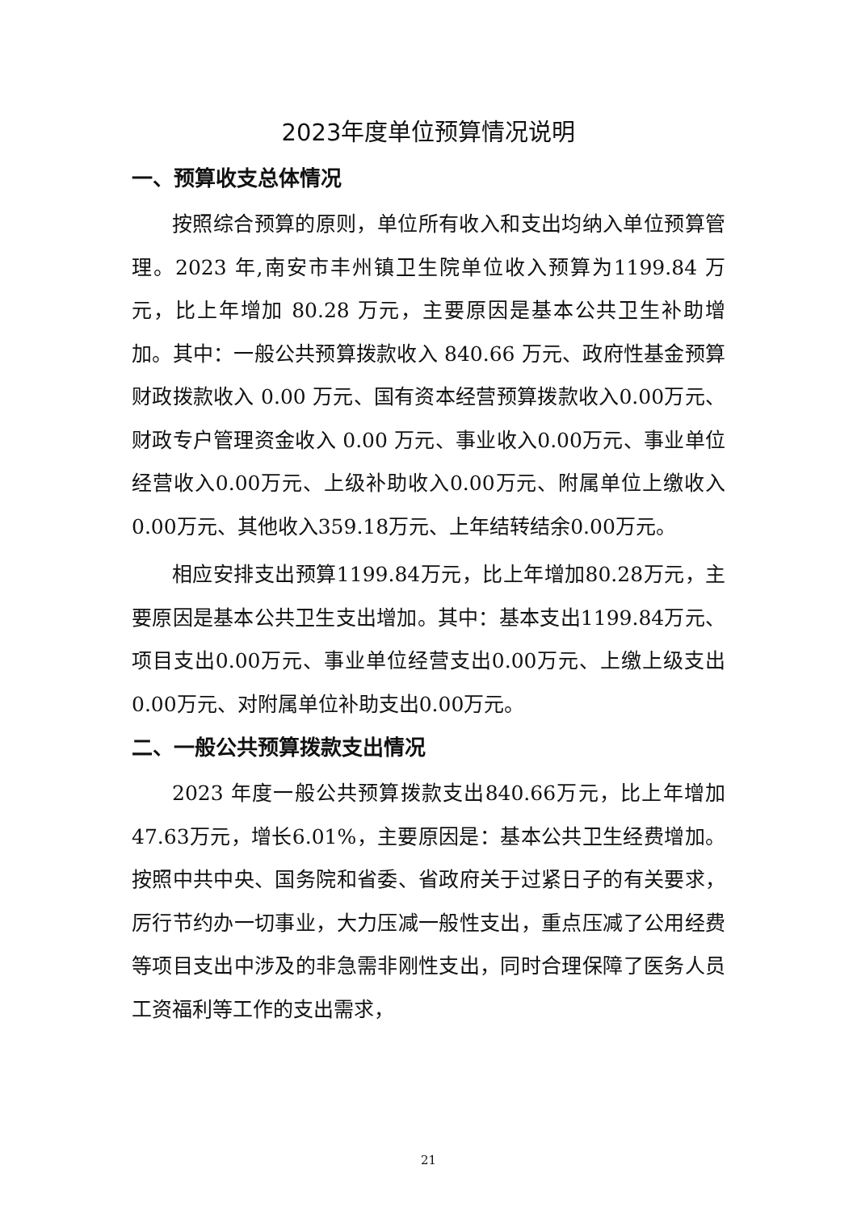2023年度单位预算情况说明
一、预算收支总体情况
按照综合预算的原则，单位所有收入和支出均纳入单位预算管理。2023 年,南安市丰州镇卫生院单位收入预算为1199.84 万元，比上年增加 80.28 万元，主要原因是基本公共卫生补助增加。其中：一般公共预算拨款收入 840.66 万元、政府性基金预算财政拨款收入 0.00 万元、国有资本经营预算拨款收入0.00万元、财政专户管理资金收入 0.00 万元、事业收入0.00万元、事业单位经营收入0.00万元、上级补助收入0.00万元、附属单位上缴收入0.00万元、其他收入359.18万元、上年结转结余0.00万元。
相应安排支出预算1199.84万元，比上年增加80.28万元，主要原因是基本公共卫生支出增加。其中：基本支出1199.84万元、项目支出0.00万元、事业单位经营支出0.00万元、上缴上级支出0.00万元、对附属单位补助支出0.00万元。
二、一般公共预算拨款支出情况
2023 年度一般公共预算拨款支出840.66万元，比上年增加47.63万元，增长6.01%，主要原因是：基本公共卫生经费增加。按照中共中央、国务院和省委、省政府关于过紧日子的有关要求，厉行节约办一切事业，大力压减一般性支出，重点压减了公用经费等项目支出中涉及的非急需非刚性支出，同时合理保障了医务人员工资福利等工作的支出需求，
21